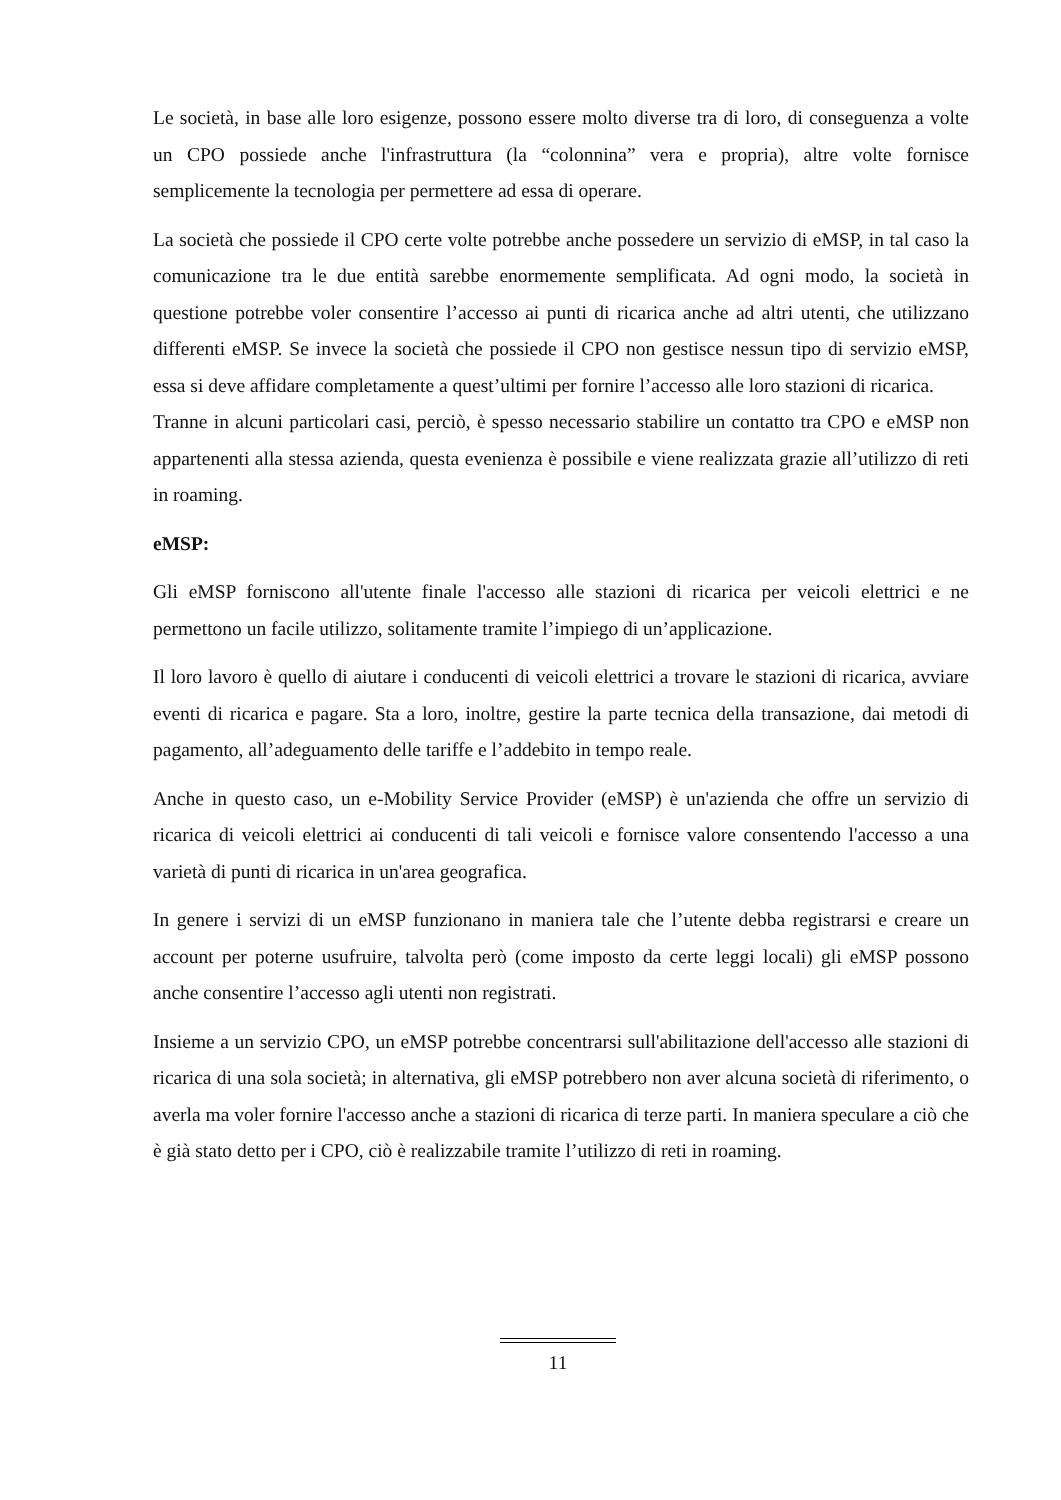Le società, in base alle loro esigenze, possono essere molto diverse tra di loro, di conseguenza a volte un CPO possiede anche l'infrastruttura (la “colonnina” vera e propria), altre volte fornisce semplicemente la tecnologia per permettere ad essa di operare.
La società che possiede il CPO certe volte potrebbe anche possedere un servizio di eMSP, in tal caso la comunicazione tra le due entità sarebbe enormemente semplificata. Ad ogni modo, la società in questione potrebbe voler consentire l’accesso ai punti di ricarica anche ad altri utenti, che utilizzano differenti eMSP. Se invece la società che possiede il CPO non gestisce nessun tipo di servizio eMSP, essa si deve affidare completamente a quest’ultimi per fornire l’accesso alle loro stazioni di ricarica.
Tranne in alcuni particolari casi, perciò, è spesso necessario stabilire un contatto tra CPO e eMSP non appartenenti alla stessa azienda, questa evenienza è possibile e viene realizzata grazie all’utilizzo di reti in roaming.
eMSP:
Gli eMSP forniscono all'utente finale l'accesso alle stazioni di ricarica per veicoli elettrici e ne permettono un facile utilizzo, solitamente tramite l’impiego di un’applicazione.
Il loro lavoro è quello di aiutare i conducenti di veicoli elettrici a trovare le stazioni di ricarica, avviare eventi di ricarica e pagare. Sta a loro, inoltre, gestire la parte tecnica della transazione, dai metodi di pagamento, all’adeguamento delle tariffe e l’addebito in tempo reale.
Anche in questo caso, un e-Mobility Service Provider (eMSP) è un'azienda che offre un servizio di ricarica di veicoli elettrici ai conducenti di tali veicoli e fornisce valore consentendo l'accesso a una varietà di punti di ricarica in un'area geografica.
In genere i servizi di un eMSP funzionano in maniera tale che l’utente debba registrarsi e creare un account per poterne usufruire, talvolta però (come imposto da certe leggi locali) gli eMSP possono anche consentire l’accesso agli utenti non registrati.
Insieme a un servizio CPO, un eMSP potrebbe concentrarsi sull'abilitazione dell'accesso alle stazioni di ricarica di una sola società; in alternativa, gli eMSP potrebbero non aver alcuna società di riferimento, o averla ma voler fornire l'accesso anche a stazioni di ricarica di terze parti. In maniera speculare a ciò che è già stato detto per i CPO, ciò è realizzabile tramite l’utilizzo di reti in roaming.
11